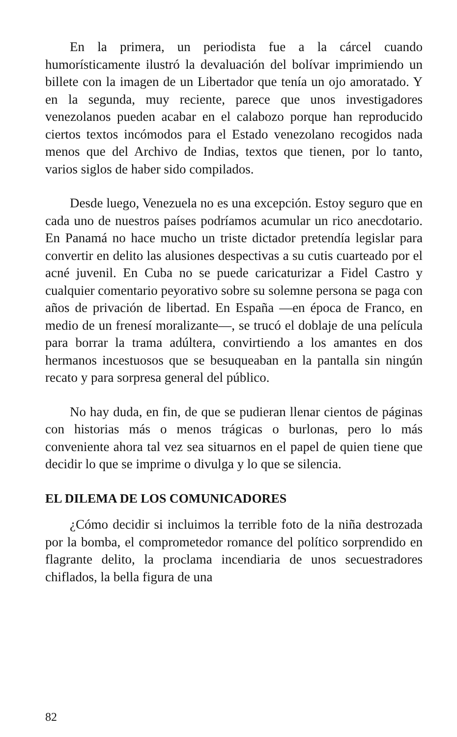En la primera, un periodista fue a la cárcel cuando humorísticamente ilustró la devaluación del bolívar imprimiendo un billete con la imagen de un Libertador que tenía un ojo amoratado. Y en la segunda, muy reciente, parece que unos investigadores venezolanos pueden acabar en el calabozo porque han reproducido ciertos textos incómodos para el Estado venezolano recogidos nada menos que del Archivo de Indias, textos que tienen, por lo tanto, varios siglos de haber sido compilados.
Desde luego, Venezuela no es una excepción. Estoy seguro que en cada uno de nuestros países podríamos acumular un rico anecdotario. En Panamá no hace mucho un triste dictador pretendía legislar para convertir en delito las alusiones despectivas a su cutis cuarteado por el acné juvenil. En Cuba no se puede caricaturizar a Fidel Castro y cualquier comentario peyorativo sobre su solemne persona se paga con años de privación de libertad. En España —en época de Franco, en medio de un frenesí moralizante—, se trucó el doblaje de una película para borrar la trama adúltera, convirtiendo a los amantes en dos hermanos incestuosos que se besuqueaban en la pantalla sin ningún recato y para sorpresa general del público.
No hay duda, en fin, de que se pudieran llenar cientos de páginas con historias más o menos trágicas o burlonas, pero lo más conveniente ahora tal vez sea situarnos en el papel de quien tiene que decidir lo que se imprime o divulga y lo que se silencia.
EL DILEMA DE LOS COMUNICADORES
¿Cómo decidir si incluimos la terrible foto de la niña destrozada por la bomba, el comprometedor romance del político sorprendido en flagrante delito, la proclama incendiaria de unos secuestradores chiflados, la bella figura de una
82